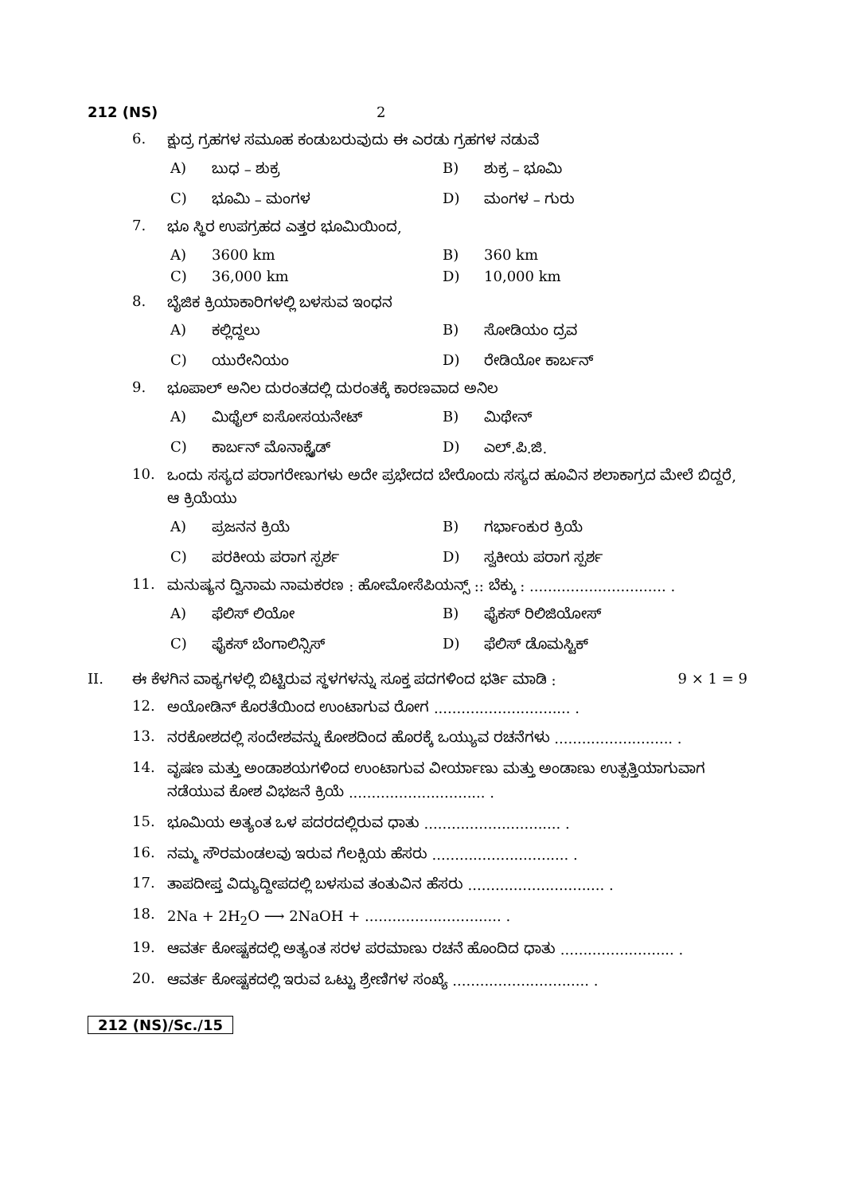212 (NS) 2
6. ಕ್ಷುದ್ರ ಗ್ರಹಗಳ ಸಮೂಹ ಕಂಡುಬರುವುದು ಈ ಎರಡು ಗ್ರಹಗಳ ನಡುವೆ
A) ಬುಧ – ಶುಕ್ರ B) ಶುಕ್ರ – ಭೂಮಿ C) ಭೂಮಿ – ಮಂಗಳ D) ಮಂಗಳ – ಗುರು
7. ಭೂ ಸ್ಥಿರ ಉಪಗ್ರಹದ ಎತ್ತರ ಭೂಮಿಯಿಂದ,
A) 3600 km B) 360 km C) 36,000 km D) 10,000 km
8. ಬೈಜಿಕ ಕ್ರಿಯಾಕಾರಿಗಳಲ್ಲಿ ಬಳಸುವ ಇಂಧನ
A) ಕಲ್ಲಿದ್ದಲು B) ಸೋಡಿಯಂ ದ್ರವ C) ಯುರೇನಿಯಂ D) ರೇಡಿಯೋ ಕಾರ್ಬನ್
9. ಭೂಪಾಲ್ ಅನಿಲ ದುರಂತದಲ್ಲಿ ದುರಂತಕ್ಕೆ ಕಾರಣವಾದ ಅನಿಲ
A) ಮಿಥೈಲ್ ಐಸೋಸಯನೇಟ್ B) ಮಿಥೇನ್ C) ಕಾರ್ಬನ್ ಮೊನಾಕ್ಸೈಡ್ D) ಎಲ್.ಪಿ.ಜಿ.
10. ಒಂದು ಸಸ್ಯದ ಪರಾಗರೇಣುಗಳು ಅದೇ ಪ್ರಭೇದದ ಬೇರೊಂದು ಸಸ್ಯದ ಹೂವಿನ ಶಲಾಕಾಗ್ರದ ಮೇಲೆ ಬಿದ್ದರೆ, ಆ ಕ್ರಿಯೆಯು
A) ಪ್ರಜನನ ಕ್ರಿಯೆ B) ಗರ್ಭಾಂಕುರ ಕ್ರಿಯೆ C) ಪರಕೀಯ ಪರಾಗ ಸ್ಪರ್ಶ D) ಸ್ವಕೀಯ ಪರಾಗ ಸ್ಪರ್ಶ
11. ಮನುಷ್ಯನ ದ್ವಿನಾಮ ನಾಮಕರಣ : ಹೋಮೋಸೆಪಿಯನ್ಸ್ :: ಬೆಕ್ಕು : .............................. .
A) ಫೆಲಿಸ್ ಲಿಯೋ B) ಫೈಕಸ್ ರಿಲಿಜಿಯೋಸ್ C) ಫೈಕಸ್ ಬೆಂಗಾಲಿನ್ಸಿಸ್ D) ಫೆಲಿಸ್ ಡೊಮಸ್ಟಿಕ್
II. ಈ ಕೆಳಗಿನ ವಾಕ್ಯಗಳಲ್ಲಿ ಬಿಟ್ಟಿರುವ ಸ್ಥಳಗಳನ್ನು ಸೂಕ್ತ ಪದಗಳಿಂದ ಭರ್ತಿ ಮಾಡಿ : 9 × 1 = 9
12. ಅಯೋಡಿನ್ ಕೊರತೆಯಿಂದ ಉಂಟಾಗುವ ರೋಗ .............................. .
13. ನರಕೋಶದಲ್ಲಿ ಸಂದೇಶವನ್ನು ಕೋಶದಿಂದ ಹೊರಕ್ಕೆ ಒಯ್ಯುವ ರಚನೆಗಳು .......................... .
14. ವೃಷಣ ಮತ್ತು ಅಂಡಾಶಯಗಳಿಂದ ಉಂಟಾಗುವ ವೀರ್ಯಾಣು ಮತ್ತು ಅಂಡಾಣು ಉತ್ಪತ್ತಿಯಾಗುವಾಗ ನಡೆಯುವ ಕೋಶ ವಿಭಜನೆ ಕ್ರಿಯೆ .............................. .
15. ಭೂಮಿಯ ಅತ್ಯಂತ ಒಳ ಪದರದಲ್ಲಿರುವ ಧಾತು .............................. .
16. ನಮ್ಮ ಸೌರಮಂಡಲವು ಇರುವ ಗೆಲಕ್ಸಿಯ ಹೆಸರು .............................. .
17. ತಾಪದೀಪ್ತ ವಿದ್ಯುದ್ದೀಪದಲ್ಲಿ ಬಳಸುವ ತಂತುವಿನ ಹೆಸರು .............................. .
18. 2Na + 2H<sub>2</sub>O ⟶ 2NaOH + .............................. .
19. ಆವರ್ತ ಕೋಷ್ಟಕದಲ್ಲಿ ಅತ್ಯಂತ ಸರಳ ಪರಮಾಣು ರಚನೆ ಹೊಂದಿದ ಧಾತು ......................... .
20. ಆವರ್ತ ಕೋಷ್ಟಕದಲ್ಲಿ ಇರುವ ಒಟ್ಟು ಶ್ರೇಣಿಗಳ ಸಂಖ್ಯೆ .............................. .
212 (NS)/Sc./15